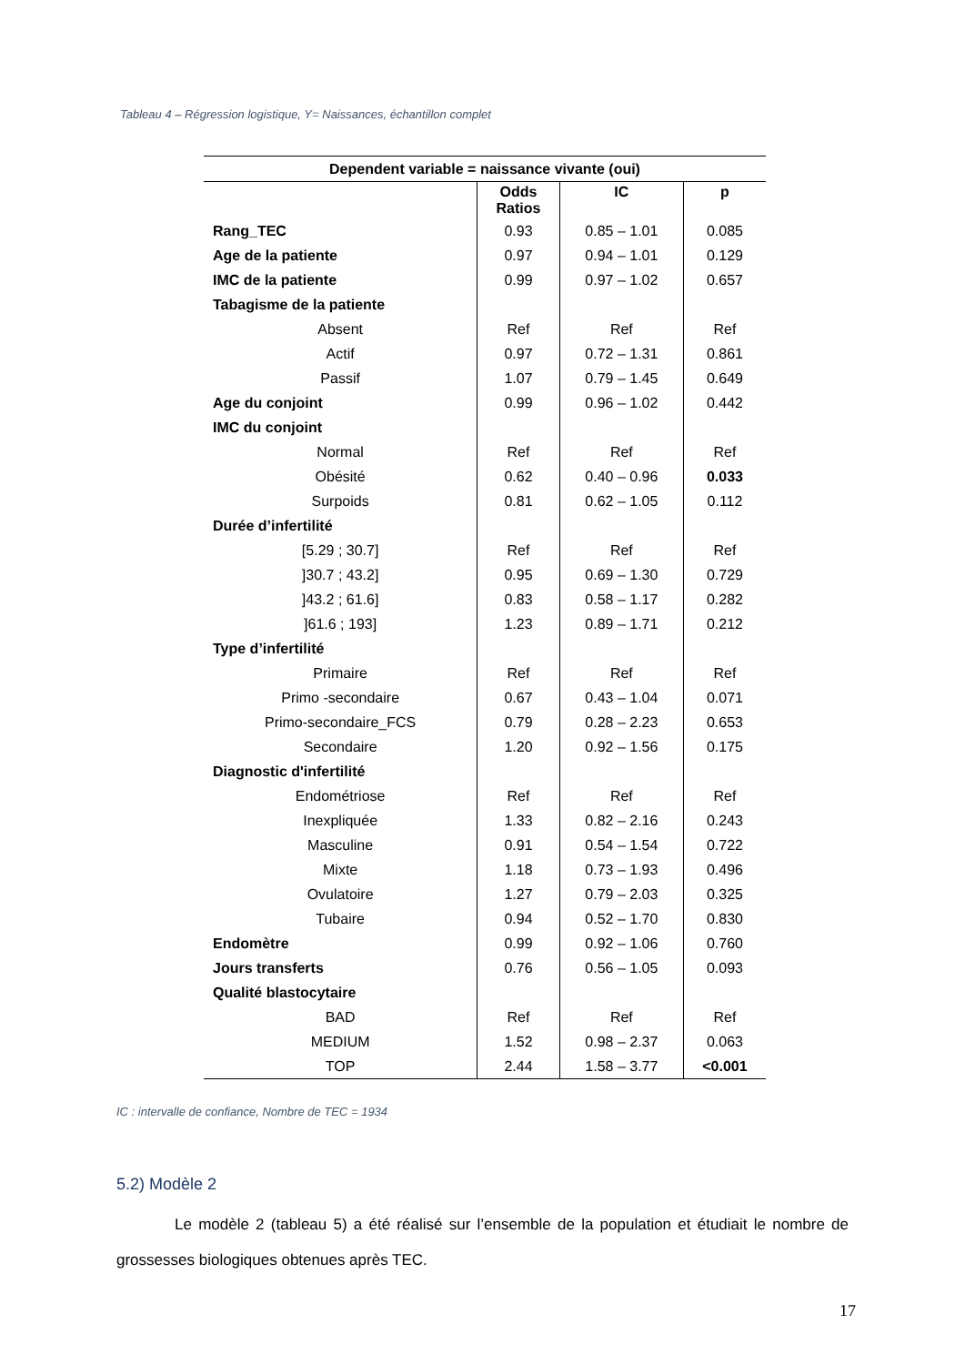Tableau 4 – Régression logistique, Y= Naissances, échantillon complet
| Dependent variable = naissance vivante (oui) | | | |
| --- | --- | --- | --- |
| | Odds Ratios | IC | p |
| Rang_TEC | 0.93 | 0.85 – 1.01 | 0.085 |
| Age de la patiente | 0.97 | 0.94 – 1.01 | 0.129 |
| IMC de la patiente | 0.99 | 0.97 – 1.02 | 0.657 |
| Tabagisme de la patiente | | | |
| Absent | Ref | Ref | Ref |
| Actif | 0.97 | 0.72 – 1.31 | 0.861 |
| Passif | 1.07 | 0.79 – 1.45 | 0.649 |
| Age du conjoint | 0.99 | 0.96 – 1.02 | 0.442 |
| IMC du conjoint | | | |
| Normal | Ref | Ref | Ref |
| Obésité | 0.62 | 0.40 – 0.96 | 0.033 |
| Surpoids | 0.81 | 0.62 – 1.05 | 0.112 |
| Durée d’infertilité | | | |
| [5.29 ; 30.7] | Ref | Ref | Ref |
| ]30.7 ; 43.2] | 0.95 | 0.69 – 1.30 | 0.729 |
| ]43.2 ; 61.6] | 0.83 | 0.58 – 1.17 | 0.282 |
| ]61.6 ; 193] | 1.23 | 0.89 – 1.71 | 0.212 |
| Type d’infertilité | | | |
| Primaire | Ref | Ref | Ref |
| Primo -secondaire | 0.67 | 0.43 – 1.04 | 0.071 |
| Primo-secondaire_FCS | 0.79 | 0.28 – 2.23 | 0.653 |
| Secondaire | 1.20 | 0.92 – 1.56 | 0.175 |
| Diagnostic d'infertilité | | | |
| Endométriose | Ref | Ref | Ref |
| Inexpliquée | 1.33 | 0.82 – 2.16 | 0.243 |
| Masculine | 0.91 | 0.54 – 1.54 | 0.722 |
| Mixte | 1.18 | 0.73 – 1.93 | 0.496 |
| Ovulatoire | 1.27 | 0.79 – 2.03 | 0.325 |
| Tubaire | 0.94 | 0.52 – 1.70 | 0.830 |
| Endomètre | 0.99 | 0.92 – 1.06 | 0.760 |
| Jours transferts | 0.76 | 0.56 – 1.05 | 0.093 |
| Qualité blastocytaire | | | |
| BAD | Ref | Ref | Ref |
| MEDIUM | 1.52 | 0.98 – 2.37 | 0.063 |
| TOP | 2.44 | 1.58 – 3.77 | <0.001 |
IC : intervalle de confiance, Nombre de TEC = 1934
5.2) Modèle 2
Le modèle 2 (tableau 5) a été réalisé sur l’ensemble de la population et étudiait le nombre de grossesses biologiques obtenues après TEC.
17